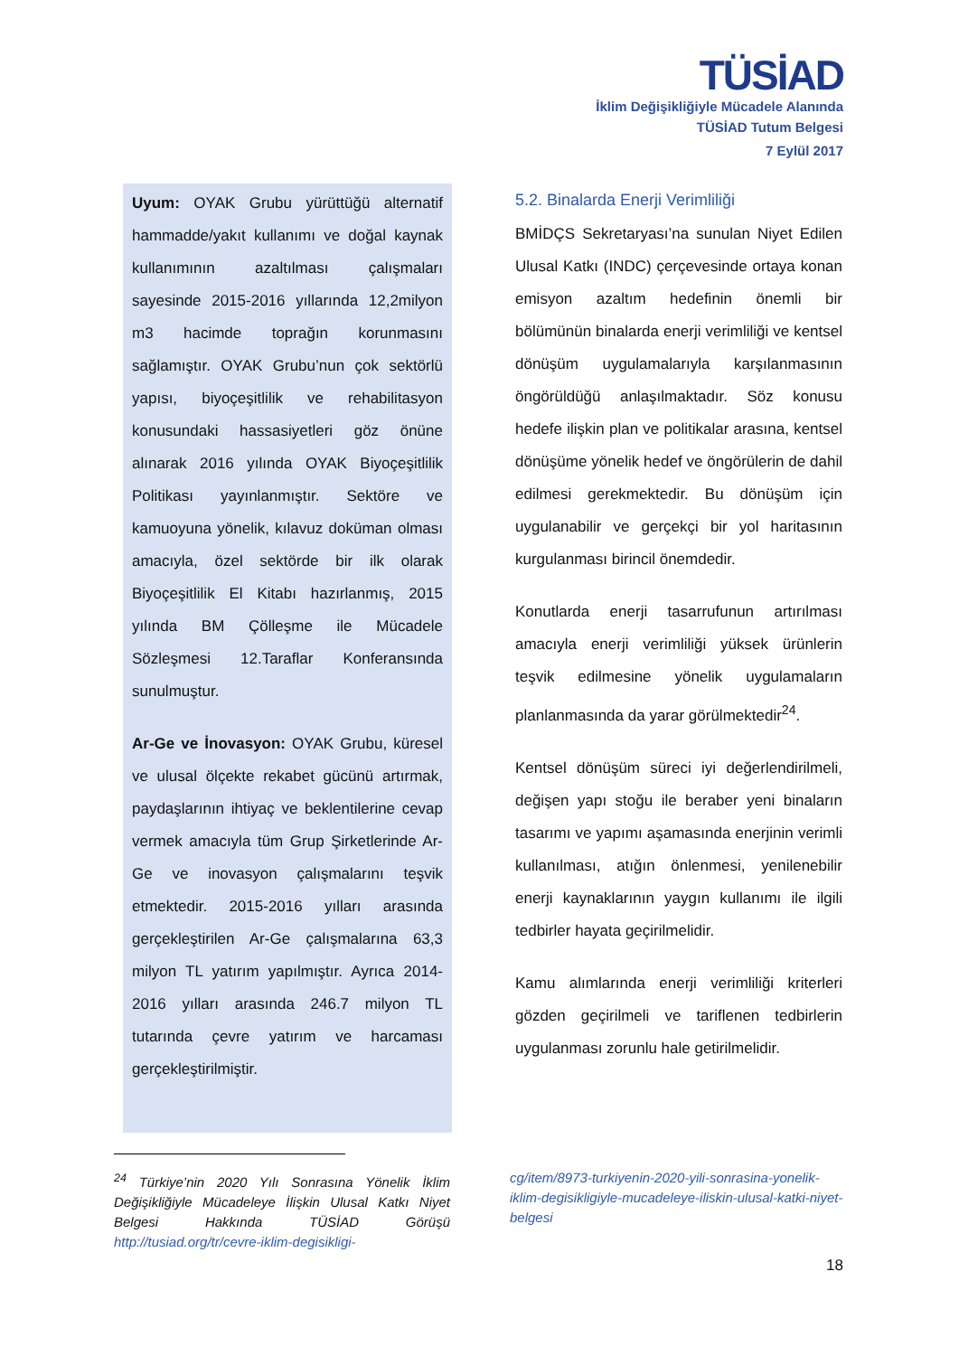TÜSİAD
İklim Değişikliğiyle Mücadele Alanında
TÜSİAD Tutum Belgesi
7 Eylül 2017
Uyum: OYAK Grubu yürüttüğü alternatif hammadde/yakıt kullanımı ve doğal kaynak kullanımının azaltılması çalışmaları sayesinde 2015-2016 yıllarında 12,2milyon m3 hacimde toprağın korunmasını sağlamıştır. OYAK Grubu’nun çok sektörlü yapısı, biyoçeşitlilik ve rehabilitasyon konusundaki hassasiyetleri göz önüne alınarak 2016 yılında OYAK Biyoçeşitlilik Politikası yayınlanmıştır. Sektöre ve kamuoyuna yönelik, kılavuz doküman olması amacıyla, özel sektörde bir ilk olarak Biyoçeşitlilik El Kitabı hazırlanmış, 2015 yılında BM Çölleşme ile Mücadele Sözleşmesi 12.Taraflar Konferansında sunulmuştur.
Ar-Ge ve İnovasyon: OYAK Grubu, küresel ve ulusal ölçekte rekabet gücünü artırmak, paydaşlarının ihtiyaç ve beklentilerine cevap vermek amacıyla tüm Grup Şirketlerinde Ar-Ge ve inovasyon çalışmalarını teşvik etmektedir. 2015-2016 yılları arasında gerçekleştirilen Ar-Ge çalışmalarına 63,3 milyon TL yatırım yapılmıştır. Ayrıca 2014-2016 yılları arasında 246.7 milyon TL tutarında çevre yatırım ve harcaması gerçekleştirilmiştir.
5.2. Binalarda Enerji Verimliliği
BMİDÇS Sekretaryası’na sunulan Niyet Edilen Ulusal Katkı (INDC) çerçevesinde ortaya konan emisyon azaltım hedefinin önemli bir bölümünün binalarda enerji verimliliği ve kentsel dönüşüm uygulamalarıyla karşılanmasının öngörüldüğü anlaşılmaktadır. Söz konusu hedefe ilişkin plan ve politikalar arasına, kentsel dönüşüme yönelik hedef ve öngörülerin de dahil edilmesi gerekmektedir. Bu dönüşüm için uygulanabilir ve gerçekçi bir yol haritasının kurgulanması birincil önemdedir.
Konutlarda enerji tasarrufunun artırılması amacıyla enerji verimliliği yüksek ürünlerin teşvik edilmesine yönelik uygulamaların planlanmasında da yarar görülmektedir<sup>24</sup>.
Kentsel dönüşüm süreci iyi değerlendirilmeli, değişen yapı stoğu ile beraber yeni binaların tasarımı ve yapımı aşamasında enerjinin verimli kullanılması, atığın önlenmesi, yenilenebilir enerji kaynaklarının yaygın kullanımı ile ilgili tedbirler hayata geçirilmelidir.
Kamu alımlarında enerji verimliliği kriterleri gözden geçirilmeli ve tariflenen tedbirlerin uygulanması zorunlu hale getirilmelidir.
<sup>24</sup> Türkiye’nin 2020 Yılı Sonrasına Yönelik İklim Değişikliğiyle Mücadeleye İlişkin Ulusal Katkı Niyet Belgesi Hakkında TÜSİAD Görüşü http://tusiad.org/tr/cevre-iklim-degisikligi-
cg/item/8973-turkiyenin-2020-yili-sonrasina-yonelik-iklim-degisikligiyle-mucadeleye-iliskin-ulusal-katki-niyet-belgesi
18